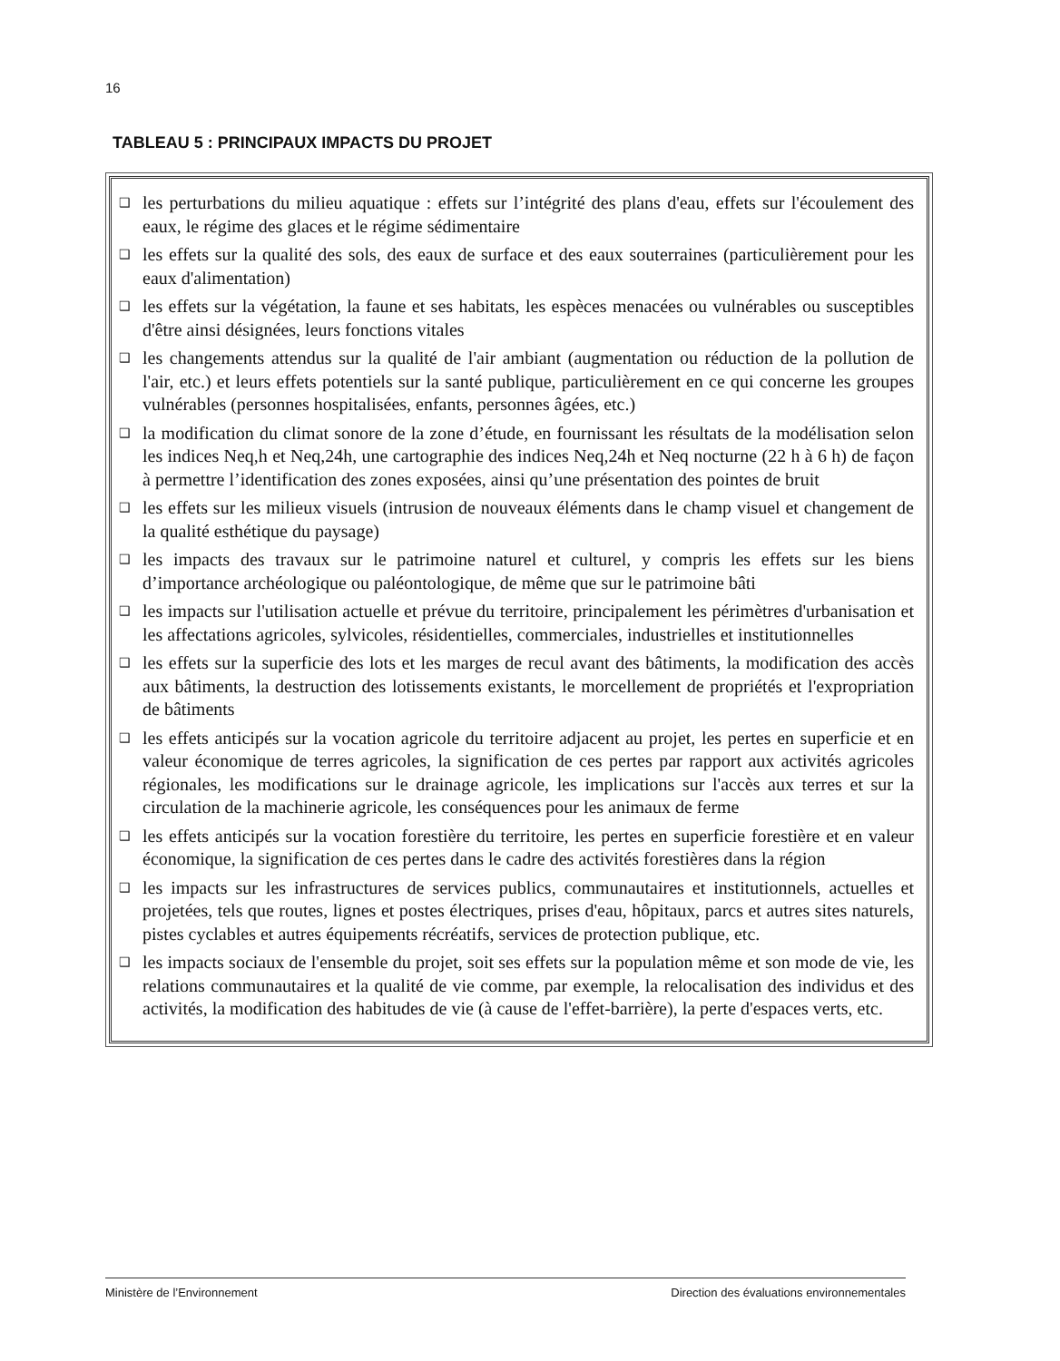16
TABLEAU 5 : PRINCIPAUX IMPACTS DU PROJET
❑ les perturbations du milieu aquatique : effets sur l’intégrité des plans d'eau, effets sur l'écoulement des eaux, le régime des glaces et le régime sédimentaire
❑ les effets sur la qualité des sols, des eaux de surface et des eaux souterraines (particulièrement pour les eaux d'alimentation)
❑ les effets sur la végétation, la faune et ses habitats, les espèces menacées ou vulnérables ou susceptibles d'être ainsi désignées, leurs fonctions vitales
❑ les changements attendus sur la qualité de l'air ambiant (augmentation ou réduction de la pollution de l'air, etc.) et leurs effets potentiels sur la santé publique, particulièrement en ce qui concerne les groupes vulnérables (personnes hospitalisées, enfants, personnes âgées, etc.)
❑ la modification du climat sonore de la zone d’étude, en fournissant les résultats de la modélisation selon les indices Neq,h et Neq,24h, une cartographie des indices Neq,24h et Neq nocturne (22 h à 6 h) de façon à permettre l’identification des zones exposées, ainsi qu’une présentation des pointes de bruit
❑ les effets sur les milieux visuels (intrusion de nouveaux éléments dans le champ visuel et changement de la qualité esthétique du paysage)
❑ les impacts des travaux sur le patrimoine naturel et culturel, y compris les effets sur les biens d’importance archéologique ou paléontologique, de même que sur le patrimoine bâti
❑ les impacts sur l'utilisation actuelle et prévue du territoire, principalement les périmètres d'urbanisation et les affectations agricoles, sylvicoles, résidentielles, commerciales, industrielles et institutionnelles
❑ les effets sur la superficie des lots et les marges de recul avant des bâtiments, la modification des accès aux bâtiments, la destruction des lotissements existants, le morcellement de propriétés et l'expropriation de bâtiments
❑ les effets anticipés sur la vocation agricole du territoire adjacent au projet, les pertes en superficie et en valeur économique de terres agricoles, la signification de ces pertes par rapport aux activités agricoles régionales, les modifications sur le drainage agricole, les implications sur l'accès aux terres et sur la circulation de la machinerie agricole, les conséquences pour les animaux de ferme
❑ les effets anticipés sur la vocation forestière du territoire, les pertes en superficie forestière et en valeur économique, la signification de ces pertes dans le cadre des activités forestières dans la région
❑ les impacts sur les infrastructures de services publics, communautaires et institutionnels, actuelles et projetées, tels que routes, lignes et postes électriques, prises d'eau, hôpitaux, parcs et autres sites naturels, pistes cyclables et autres équipements récréatifs, services de protection publique, etc.
❑ les impacts sociaux de l'ensemble du projet, soit ses effets sur la population même et son mode de vie, les relations communautaires et la qualité de vie comme, par exemple, la relocalisation des individus et des activités, la modification des habitudes de vie (à cause de l'effet-barrière), la perte d'espaces verts, etc.
Ministère de l’Environnement Direction des évaluations environnementales